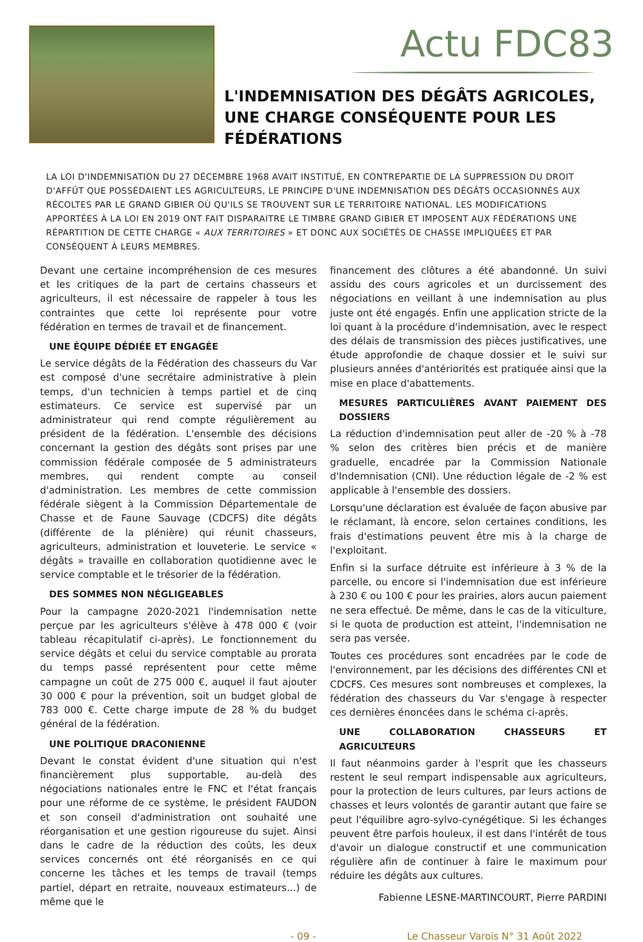Actu FDC83
L'INDEMNISATION DES DÉGÂTS AGRICOLES, UNE CHARGE CONSÉQUENTE POUR LES FÉDÉRATIONS
LA LOI D'INDEMNISATION DU 27 DÉCEMBRE 1968 AVAIT INSTITUÉ, EN CONTREPARTIE DE LA SUPPRESSION DU DROIT D'AFFÛT QUE POSSÉDAIENT LES AGRICULTEURS, LE PRINCIPE D'UNE INDEMNISATION DES DÉGÂTS OCCASIONNÉS AUX RÉCOLTES PAR LE GRAND GIBIER OÙ QU'ILS SE TROUVENT SUR LE TERRITOIRE NATIONAL. LES MODIFICATIONS APPORTÉES À LA LOI EN 2019 ONT FAIT DISPARAITRE LE TIMBRE GRAND GIBIER ET IMPOSENT AUX FÉDÉRATIONS UNE RÉPARTITION DE CETTE CHARGE « AUX TERRITOIRES » ET DONC AUX SOCIÉTÉS DE CHASSE IMPLIQUÉES ET PAR CONSÉQUENT À LEURS MEMBRES.
Devant une certaine incompréhension de ces mesures et les critiques de la part de certains chasseurs et agriculteurs, il est nécessaire de rappeler à tous les contraintes que cette loi représente pour votre fédération en termes de travail et de financement.
UNE ÉQUIPE DÉDIÉE ET ENGAGÉE
Le service dégâts de la Fédération des chasseurs du Var est composé d'une secrétaire administrative à plein temps, d'un technicien à temps partiel et de cinq estimateurs. Ce service est supervisé par un administrateur qui rend compte régulièrement au président de la fédération. L'ensemble des décisions concernant la gestion des dégâts sont prises par une commission fédérale composée de 5 administrateurs membres, qui rendent compte au conseil d'administration. Les membres de cette commission fédérale siègent à la Commission Départementale de Chasse et de Faune Sauvage (CDCFS) dite dégâts (différente de la plénière) qui réunit chasseurs, agriculteurs, administration et louveterie. Le service « dégâts » travaille en collaboration quotidienne avec le service comptable et le trésorier de la fédération.
DES SOMMES NON NÉGLIGEABLES
Pour la campagne 2020-2021 l'indemnisation nette perçue par les agriculteurs s'élève à 478 000 € (voir tableau récapitulatif ci-après). Le fonctionnement du service dégâts et celui du service comptable au prorata du temps passé représentent pour cette même campagne un coût de 275 000 €, auquel il faut ajouter 30 000 € pour la prévention, soit un budget global de 783 000 €. Cette charge impute de 28 % du budget général de la fédération.
UNE POLITIQUE DRACONIENNE
Devant le constat évident d'une situation qui n'est financièrement plus supportable, au-delà des négociations nationales entre le FNC et l'état français pour une réforme de ce système, le président FAUDON et son conseil d'administration ont souhaité une réorganisation et une gestion rigoureuse du sujet. Ainsi dans le cadre de la réduction des coûts, les deux services concernés ont été réorganisés en ce qui concerne les tâches et les temps de travail (temps partiel, départ en retraite, nouveaux estimateurs...) de même que le
financement des clôtures a été abandonné. Un suivi assidu des cours agricoles et un durcissement des négociations en veillant à une indemnisation au plus juste ont été engagés. Enfin une application stricte de la loi quant à la procédure d'indemnisation, avec le respect des délais de transmission des pièces justificatives, une étude approfondie de chaque dossier et le suivi sur plusieurs années d'antériorités est pratiquée ainsi que la mise en place d'abattements.
MESURES PARTICULIÈRES AVANT PAIEMENT DES DOSSIERS
La réduction d'indemnisation peut aller de -20 % à -78 % selon des critères bien précis et de manière graduelle, encadrée par la Commission Nationale d'Indemnisation (CNI). Une réduction légale de -2 % est applicable à l'ensemble des dossiers.
Lorsqu'une déclaration est évaluée de façon abusive par le réclamant, là encore, selon certaines conditions, les frais d'estimations peuvent être mis à la charge de l'exploitant.
Enfin si la surface détruite est inférieure à 3 % de la parcelle, ou encore si l'indemnisation due est inférieure à 230 € ou 100 € pour les prairies, alors aucun paiement ne sera effectué. De même, dans le cas de la viticulture, si le quota de production est atteint, l'indemnisation ne sera pas versée.
Toutes ces procédures sont encadrées par le code de l'environnement, par les décisions des différentes CNI et CDCFS. Ces mesures sont nombreuses et complexes, la fédération des chasseurs du Var s'engage à respecter ces dernières énoncées dans le schéma ci-après.
UNE COLLABORATION CHASSEURS ET AGRICULTEURS
Il faut néanmoins garder à l'esprit que les chasseurs restent le seul rempart indispensable aux agriculteurs, pour la protection de leurs cultures, par leurs actions de chasses et leurs volontés de garantir autant que faire se peut l'équilibre agro-sylvo-cynégétique. Si les échanges peuvent être parfois houleux, il est dans l'intérêt de tous d'avoir un dialogue constructif et une communication régulière afin de continuer à faire le maximum pour réduire les dégâts aux cultures.
Fabienne LESNE-MARTINCOURT, Pierre PARDINI
- 09 - Le Chasseur Varois N° 31 Août 2022